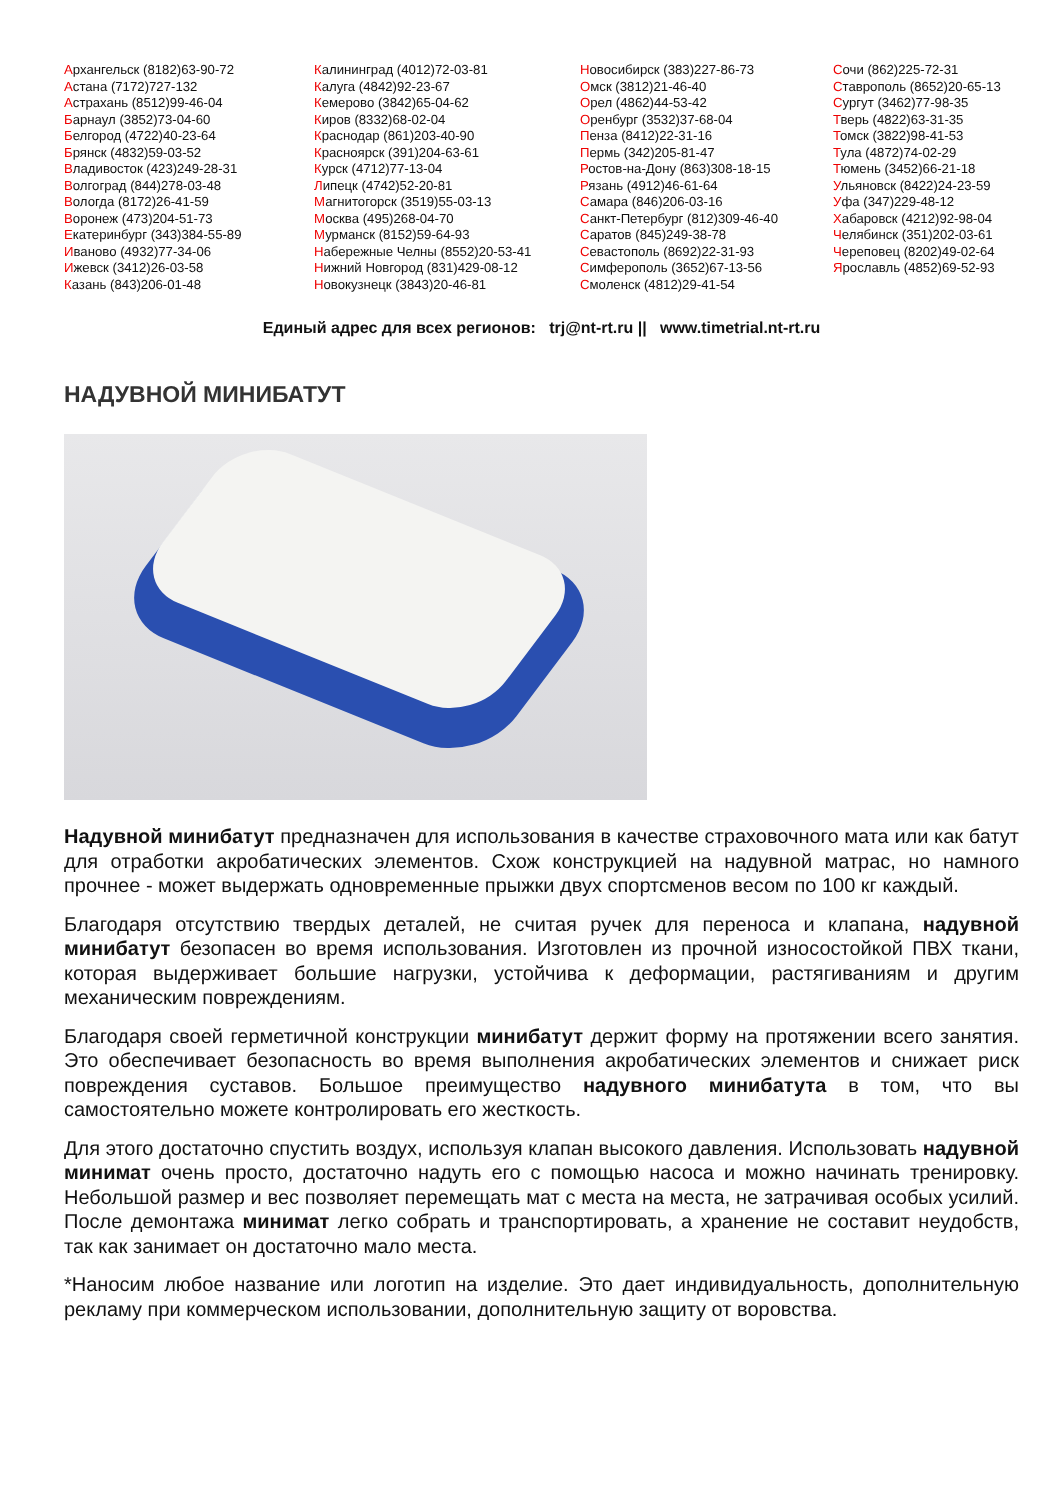Архангельск (8182)63-90-72
Астана (7172)727-132
Астрахань (8512)99-46-04
Барнаул (3852)73-04-60
Белгород (4722)40-23-64
Брянск (4832)59-03-52
Владивосток (423)249-28-31
Волгоград (844)278-03-48
Вологда (8172)26-41-59
Воронеж (473)204-51-73
Екатеринбург (343)384-55-89
Иваново (4932)77-34-06
Ижевск (3412)26-03-58
Казань (843)206-01-48
Калининград (4012)72-03-81
Калуга (4842)92-23-67
Кемерово (3842)65-04-62
Киров (8332)68-02-04
Краснодар (861)203-40-90
Красноярск (391)204-63-61
Курск (4712)77-13-04
Липецк (4742)52-20-81
Магнитогорск (3519)55-03-13
Москва (495)268-04-70
Мурманск (8152)59-64-93
Набережные Челны (8552)20-53-41
Нижний Новгород (831)429-08-12
Новокузнецк (3843)20-46-81
Новосибирск (383)227-86-73
Омск (3812)21-46-40
Орел (4862)44-53-42
Оренбург (3532)37-68-04
Пенза (8412)22-31-16
Пермь (342)205-81-47
Ростов-на-Дону (863)308-18-15
Рязань (4912)46-61-64
Самара (846)206-03-16
Санкт-Петербург (812)309-46-40
Саратов (845)249-38-78
Севастополь (8692)22-31-93
Симферополь (3652)67-13-56
Смоленск (4812)29-41-54
Сочи (862)225-72-31
Ставрополь (8652)20-65-13
Сургут (3462)77-98-35
Тверь (4822)63-31-35
Томск (3822)98-41-53
Тула (4872)74-02-29
Тюмень (3452)66-21-18
Ульяновск (8422)24-23-59
Уфа (347)229-48-12
Хабаровск (4212)92-98-04
Челябинск (351)202-03-61
Череповец (8202)49-02-64
Ярославль (4852)69-52-93
Единый адрес для всех регионов: trj@nt-rt.ru || www.timetrial.nt-rt.ru
НАДУВНОЙ МИНИБАТУТ
Надувной минибатут предназначен для использования в качестве страховочного мата или как батут для отработки акробатических элементов. Схож конструкцией на надувной матрас, но намного прочнее - может выдержать одновременные прыжки двух спортсменов весом по 100 кг каждый.
Благодаря отсутствию твердых деталей, не считая ручек для переноса и клапана, надувной минибатут безопасен во время использования. Изготовлен из прочной износостойкой ПВХ ткани, которая выдерживает большие нагрузки, устойчива к деформации, растягиваниям и другим механическим повреждениям.
Благодаря своей герметичной конструкции минибатут держит форму на протяжении всего занятия. Это обеспечивает безопасность во время выполнения акробатических элементов и снижает риск повреждения суставов. Большое преимущество надувного минибатута в том, что вы самостоятельно можете контролировать его жесткость.
Для этого достаточно спустить воздух, используя клапан высокого давления. Использовать надувной минимат очень просто, достаточно надуть его с помощью насоса и можно начинать тренировку. Небольшой размер и вес позволяет перемещать мат с места на места, не затрачивая особых усилий. После демонтажа минимат легко собрать и транспортировать, а хранение не составит неудобств, так как занимает он достаточно мало места.
*Наносим любое название или логотип на изделие. Это дает индивидуальность, дополнительную рекламу при коммерческом использовании, дополнительную защиту от воровства.